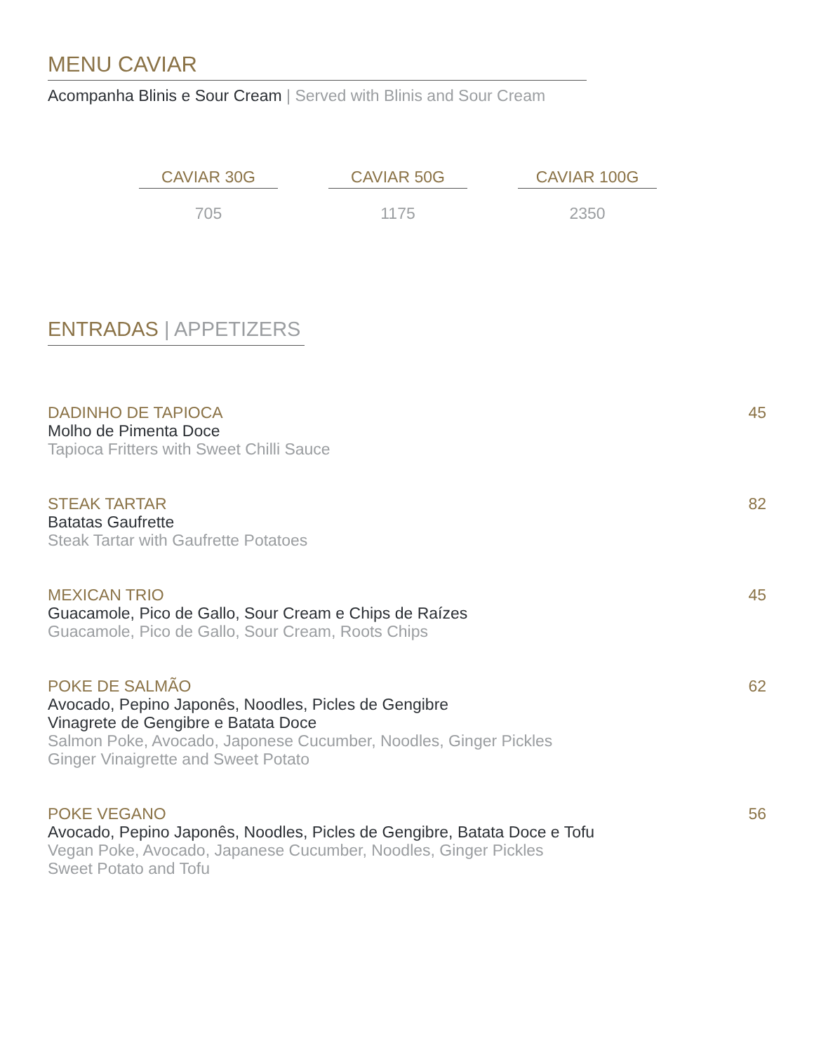MENU CAVIAR
Acompanha Blinis e Sour Cream | Served with Blinis and Sour Cream
| CAVIAR 30G | CAVIAR 50G | CAVIAR 100G |
| --- | --- | --- |
| 705 | 1175 | 2350 |
ENTRADAS | APPETIZERS
DADINHO DE TAPIOCA
Molho de Pimenta Doce
Tapioca Fritters with Sweet Chilli Sauce
45
STEAK TARTAR
Batatas Gaufrette
Steak Tartar with Gaufrette Potatoes
82
MEXICAN TRIO
Guacamole, Pico de Gallo, Sour Cream e Chips de Raízes
Guacamole, Pico de Gallo, Sour Cream, Roots Chips
45
POKE DE SALMÃO
Avocado, Pepino Japonês, Noodles, Picles de Gengibre
Vinagrete de Gengibre e Batata Doce
Salmon Poke, Avocado, Japonese Cucumber, Noodles, Ginger Pickles
Ginger Vinaigrette and Sweet Potato
62
POKE VEGANO
Avocado, Pepino Japonês, Noodles, Picles de Gengibre, Batata Doce e Tofu
Vegan Poke, Avocado, Japanese Cucumber, Noodles, Ginger Pickles
Sweet Potato and Tofu
56